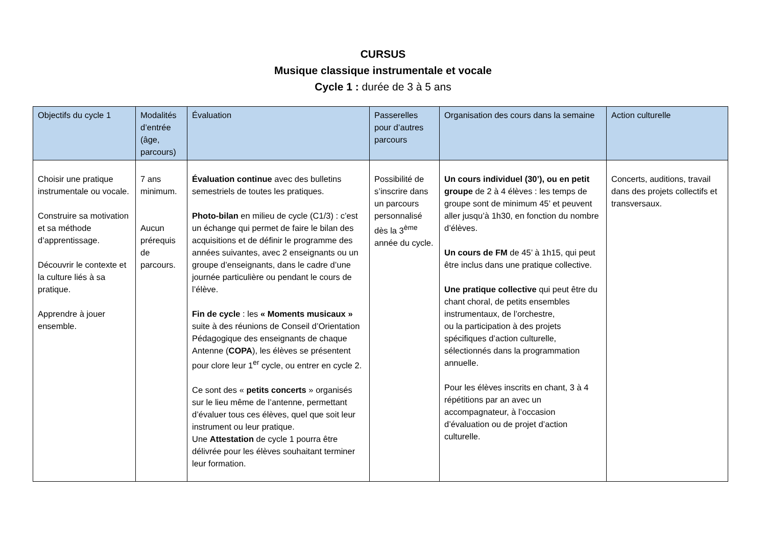CURSUS
Musique classique instrumentale et vocale
Cycle 1 : durée de 3 à 5 ans
| Objectifs du cycle 1 | Modalités d’entrée (âge, parcours) | Évaluation | Passerelles pour d’autres parcours | Organisation des cours dans la semaine | Action culturelle |
| --- | --- | --- | --- | --- | --- |
| Choisir une pratique instrumentale ou vocale. Construire sa motivation et sa méthode d’apprentissage. Découvrir le contexte et la culture liés à sa pratique. Apprendre à jouer ensemble. | 7 ans minimum. Aucun prérequis de parcours. | Évaluation continue avec des bulletins semestriels de toutes les pratiques. Photo-bilan en milieu de cycle (C1/3) : c’est un échange qui permet de faire le bilan des acquisitions et de définir le programme des années suivantes, avec 2 enseignants ou un groupe d’enseignants, dans le cadre d’une journée particulière ou pendant le cours de l’élève. Fin de cycle : les « Moments musicaux » suite à des réunions de Conseil d’Orientation Pédagogique des enseignants de chaque Antenne ( COPA ), les élèves se présentent pour clore leur 1<sup>er</sup> cycle, ou entrer en cycle 2. Ce sont des « petits concerts » organisés sur le lieu même de l’antenne, permettant d’évaluer tous ces élèves, quel que soit leur instrument ou leur pratique. Une Attestation de cycle 1 pourra être délivrée pour les élèves souhaitant terminer leur formation. | Possibilité de s’inscrire dans un parcours personnalisé dès la 3<sup>ème</sup> année du cycle. | Un cours individuel (30’), ou en petit groupe de 2 à 4 élèves : les temps de groupe sont de minimum 45’ et peuvent aller jusqu’à 1h30, en fonction du nombre d’élèves. Un cours de FM de 45’ à 1h15, qui peut être inclus dans une pratique collective. Une pratique collective qui peut être du chant choral, de petits ensembles instrumentaux, de l’orchestre, ou la participation à des projets spécifiques d’action culturelle, sélectionnés dans la programmation annuelle. Pour les élèves inscrits en chant, 3 à 4 répétitions par an avec un accompagnateur, à l’occasion d’évaluation ou de projet d’action culturelle. | Concerts, auditions, travail dans des projets collectifs et transversaux. |